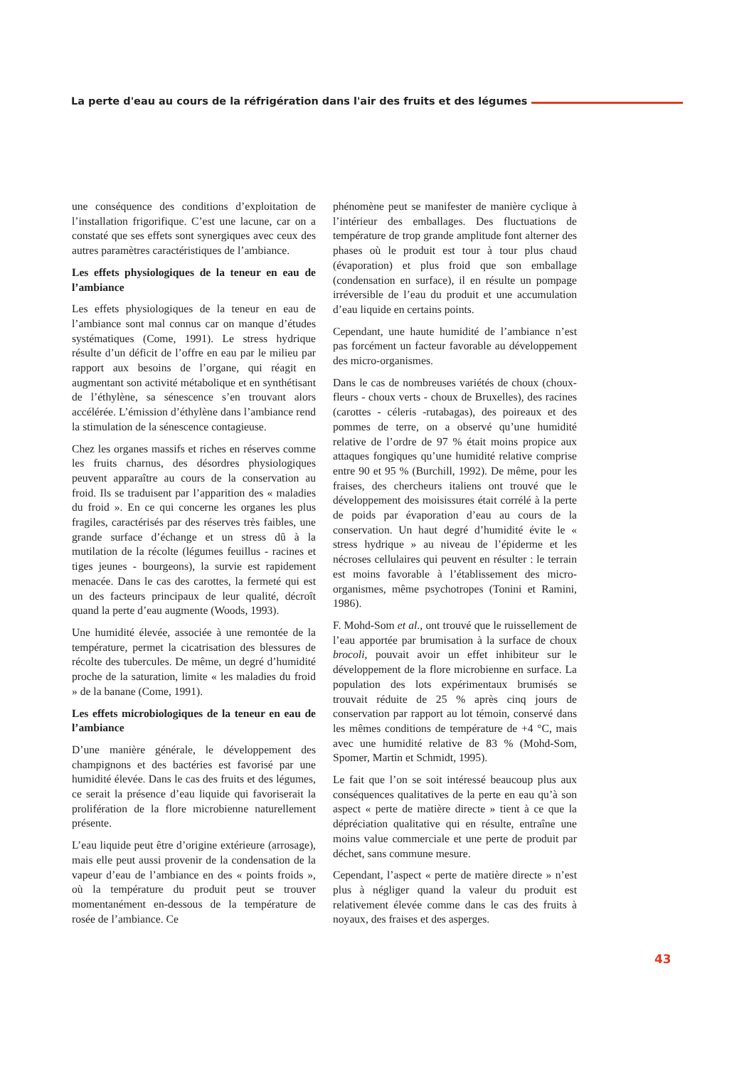La perte d'eau au cours de la réfrigération dans l'air des fruits et des légumes
une conséquence des conditions d’exploitation de l’installation frigorifique. C’est une lacune, car on a constaté que ses effets sont synergiques avec ceux des autres paramètres caractéristiques de l’ambiance.
Les effets physiologiques de la teneur en eau de l’ambiance
Les effets physiologiques de la teneur en eau de l’ambiance sont mal connus car on manque d’études systématiques (Come, 1991). Le stress hydrique résulte d’un déficit de l’offre en eau par le milieu par rapport aux besoins de l’organe, qui réagit en augmentant son activité métabolique et en synthétisant de l’éthylène, sa sénescence s’en trouvant alors accélérée. L’émission d’éthylène dans l’ambiance rend la stimulation de la sénescence contagieuse.
Chez les organes massifs et riches en réserves comme les fruits charnus, des désordres physiologiques peuvent apparaître au cours de la conservation au froid. Ils se traduisent par l’apparition des « maladies du froid ». En ce qui concerne les organes les plus fragiles, caractérisés par des réserves très faibles, une grande surface d’échange et un stress dû à la mutilation de la récolte (légumes feuillus - racines et tiges jeunes - bourgeons), la survie est rapidement menacée. Dans le cas des carottes, la fermeté qui est un des facteurs principaux de leur qualité, décroît quand la perte d’eau augmente (Woods, 1993).
Une humidité élevée, associée à une remontée de la température, permet la cicatrisation des blessures de récolte des tubercules. De même, un degré d’humidité proche de la saturation, limite « les maladies du froid » de la banane (Come, 1991).
Les effets microbiologiques de la teneur en eau de l’ambiance
D’une manière générale, le développement des champignons et des bactéries est favorisé par une humidité élevée. Dans le cas des fruits et des légumes, ce serait la présence d’eau liquide qui favoriserait la prolifération de la flore microbienne naturellement présente.
L’eau liquide peut être d’origine extérieure (arrosage), mais elle peut aussi provenir de la condensation de la vapeur d’eau de l’ambiance en des « points froids », où la température du produit peut se trouver momentanément en-dessous de la température de rosée de l’ambiance. Ce
phénomène peut se manifester de manière cyclique à l’intérieur des emballages. Des fluctuations de température de trop grande amplitude font alterner des phases où le produit est tour à tour plus chaud (évaporation) et plus froid que son emballage (condensation en surface), il en résulte un pompage irréversible de l’eau du produit et une accumulation d’eau liquide en certains points.
Cependant, une haute humidité de l’ambiance n’est pas forcément un facteur favorable au développement des micro-organismes.
Dans le cas de nombreuses variétés de choux (choux-fleurs - choux verts - choux de Bruxelles), des racines (carottes - céleris -rutabagas), des poireaux et des pommes de terre, on a observé qu’une humidité relative de l’ordre de 97 % était moins propice aux attaques fongiques qu’une humidité relative comprise entre 90 et 95 % (Burchill, 1992). De même, pour les fraises, des chercheurs italiens ont trouvé que le développement des moisissures était corrélé à la perte de poids par évaporation d’eau au cours de la conservation. Un haut degré d’humidité évite le « stress hydrique » au niveau de l’épiderme et les nécroses cellulaires qui peuvent en résulter : le terrain est moins favorable à l’établissement des micro-organismes, même psychotropes (Tonini et Ramini, 1986).
F. Mohd-Som et al., ont trouvé que le ruissellement de l’eau apportée par brumisation à la surface de choux brocoli, pouvait avoir un effet inhibiteur sur le développement de la flore microbienne en surface. La population des lots expérimentaux brumisés se trouvait réduite de 25 % après cinq jours de conservation par rapport au lot témoin, conservé dans les mêmes conditions de température de +4 °C, mais avec une humidité relative de 83 % (Mohd-Som, Spomer, Martin et Schmidt, 1995).
Le fait que l’on se soit intéressé beaucoup plus aux conséquences qualitatives de la perte en eau qu’à son aspect « perte de matière directe » tient à ce que la dépréciation qualitative qui en résulte, entraîne une moins value commerciale et une perte de produit par déchet, sans commune mesure.
Cependant, l’aspect « perte de matière directe » n’est plus à négliger quand la valeur du produit est relativement élevée comme dans le cas des fruits à noyaux, des fraises et des asperges.
43